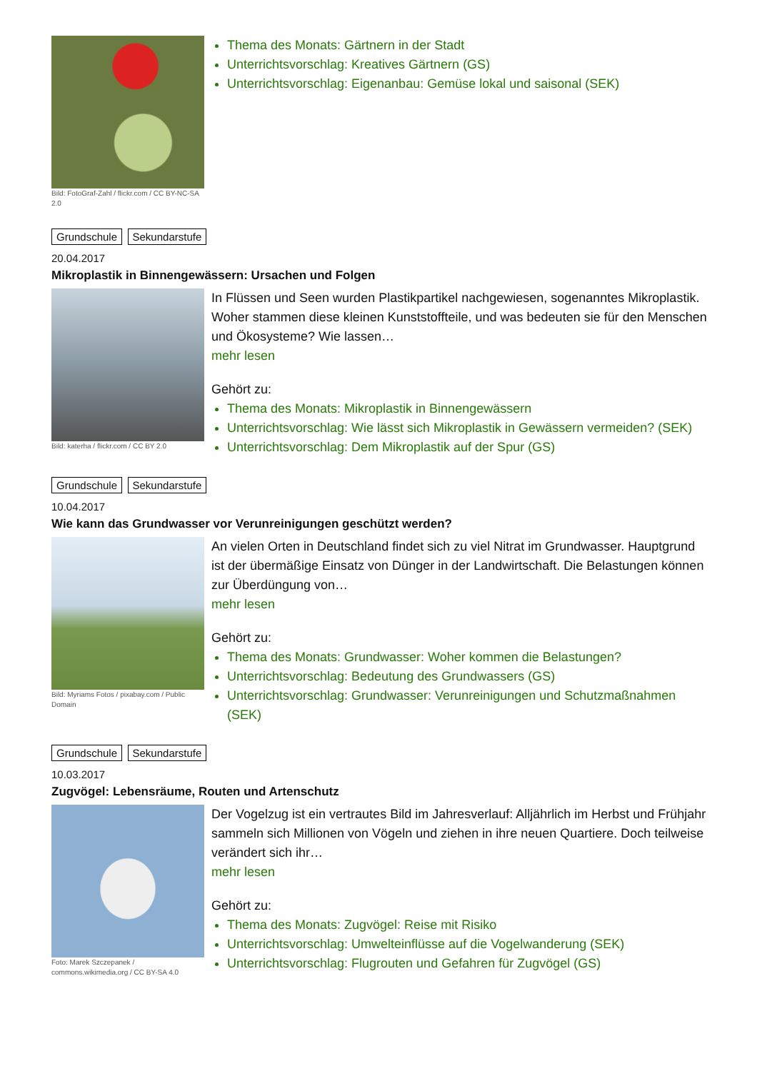Bild: FotoGraf-Zahl / flickr.com / CC BY-NC-SA 2.0
Thema des Monats: Gärtnern in der Stadt
Unterrichtsvorschlag: Kreatives Gärtnern (GS)
Unterrichtsvorschlag: Eigenanbau: Gemüse lokal und saisonal (SEK)
Grundschule Sekundarstufe
20.04.2017
Mikroplastik in Binnengewässern: Ursachen und Folgen
Bild: katerha / flickr.com / CC BY 2.0
In Flüssen und Seen wurden Plastikpartikel nachgewiesen, sogenanntes Mikroplastik. Woher stammen diese kleinen Kunststoffteile, und was bedeuten sie für den Menschen und Ökosysteme? Wie lassen…
mehr lesen
Gehört zu:
Thema des Monats: Mikroplastik in Binnengewässern
Unterrichtsvorschlag: Wie lässt sich Mikroplastik in Gewässern vermeiden? (SEK)
Unterrichtsvorschlag: Dem Mikroplastik auf der Spur (GS)
Grundschule Sekundarstufe
10.04.2017
Wie kann das Grundwasser vor Verunreinigungen geschützt werden?
Bild: Myriams Fotos / pixabay.com / Public Domain
An vielen Orten in Deutschland findet sich zu viel Nitrat im Grundwasser. Hauptgrund ist der übermäßige Einsatz von Dünger in der Landwirtschaft. Die Belastungen können zur Überdüngung von…
mehr lesen
Gehört zu:
Thema des Monats: Grundwasser: Woher kommen die Belastungen?
Unterrichtsvorschlag: Bedeutung des Grundwassers (GS)
Unterrichtsvorschlag: Grundwasser: Verunreinigungen und Schutzmaßnahmen (SEK)
Grundschule Sekundarstufe
10.03.2017
Zugvögel: Lebensräume, Routen und Artenschutz
Foto: Marek Szczepanek / commons.wikimedia.org / CC BY-SA 4.0
Der Vogelzug ist ein vertrautes Bild im Jahresverlauf: Alljährlich im Herbst und Frühjahr sammeln sich Millionen von Vögeln und ziehen in ihre neuen Quartiere. Doch teilweise verändert sich ihr…
mehr lesen
Gehört zu:
Thema des Monats: Zugvögel: Reise mit Risiko
Unterrichtsvorschlag: Umwelteinflüsse auf die Vogelwanderung (SEK)
Unterrichtsvorschlag: Flugrouten und Gefahren für Zugvögel (GS)